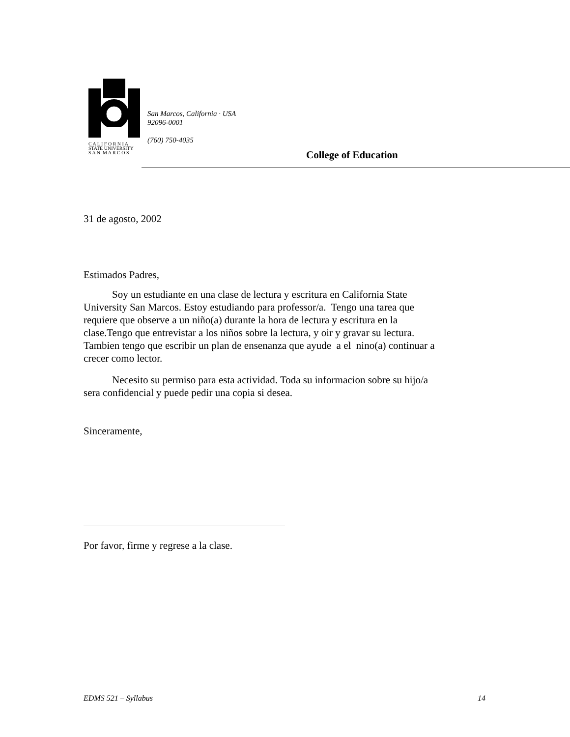C A L I F O R N I A
STATE UNIVERSITY
S A N M A R C O S
San Marcos, California · USA
92096-0001
(760) 750-4035
College of Education
31 de agosto, 2002
Estimados Padres,
Soy un estudiante en una clase de lectura y escritura en California State University San Marcos. Estoy estudiando para professor/a. Tengo una tarea que requiere que observe a un niño(a) durante la hora de lectura y escritura en la clase.Tengo que entrevistar a los niños sobre la lectura, y oir y gravar su lectura. Tambien tengo que escribir un plan de ensenanza que ayude a el nino(a) continuar a crecer como lector.
Necesito su permiso para esta actividad. Toda su informacion sobre su hijo/a sera confidencial y puede pedir una copia si desea.
Sinceramente,
Por favor, firme y regrese a la clase.
EDMS 521 – Syllabus 14